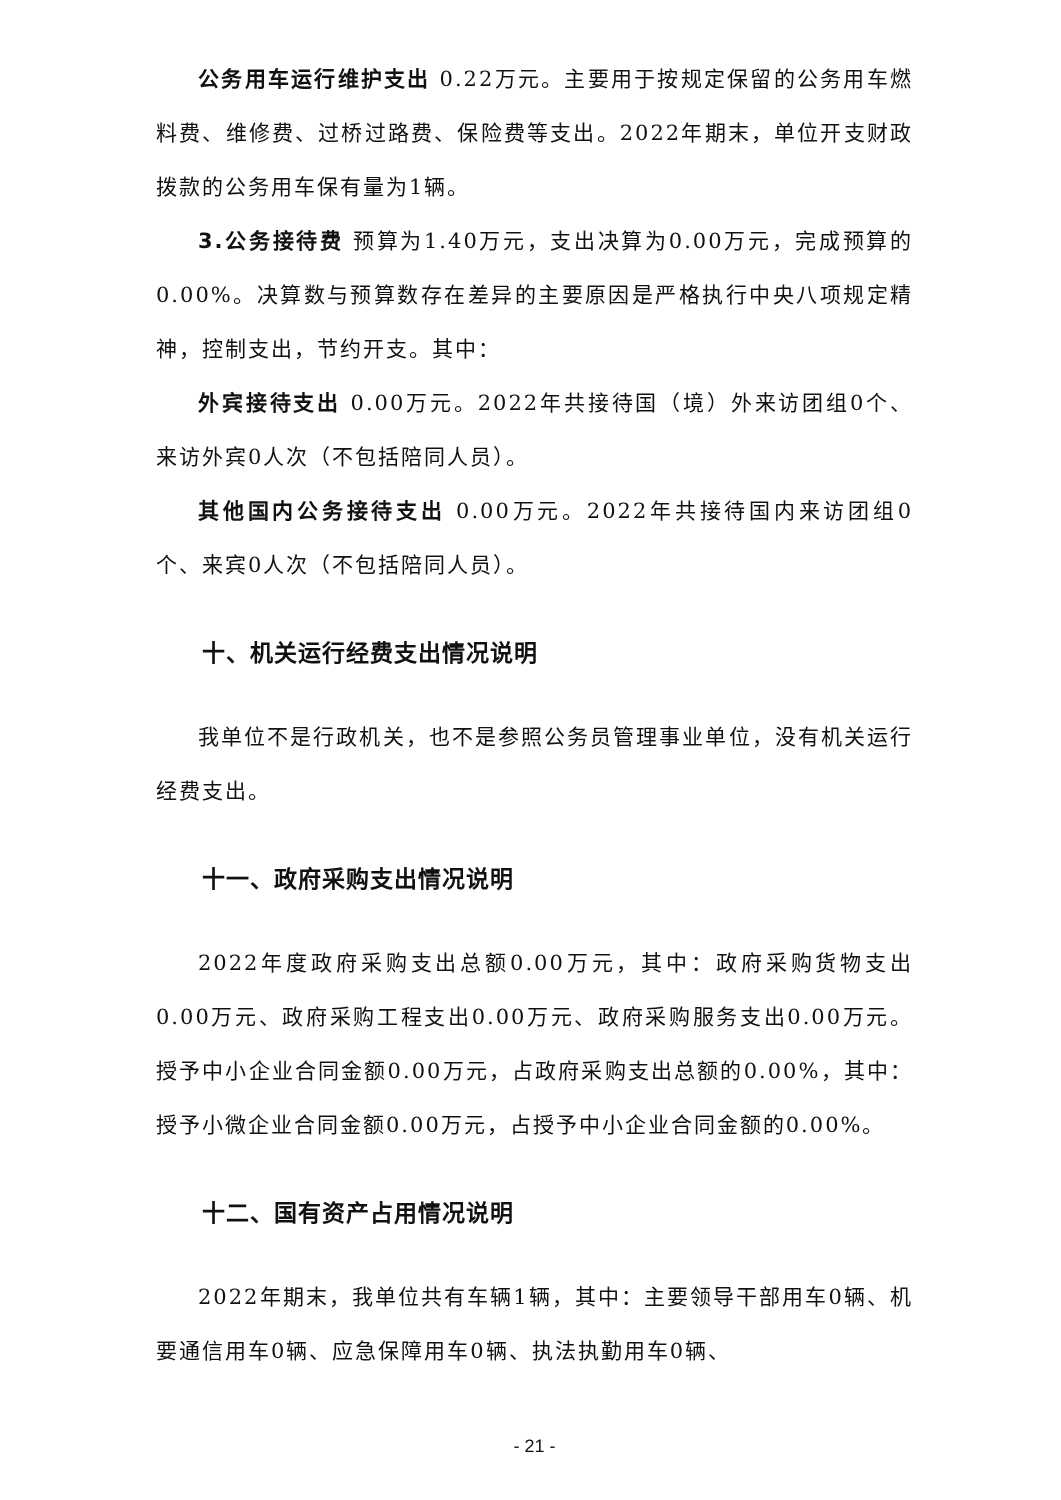公务用车运行维护支出 0.22万元。主要用于按规定保留的公务用车燃料费、维修费、过桥过路费、保险费等支出。2022年期末，单位开支财政拨款的公务用车保有量为1辆。
3.公务接待费 预算为1.40万元，支出决算为0.00万元，完成预算的0.00%。决算数与预算数存在差异的主要原因是严格执行中央八项规定精神，控制支出，节约开支。其中：
外宾接待支出 0.00万元。2022年共接待国（境）外来访团组0个、来访外宾0人次（不包括陪同人员）。
其他国内公务接待支出 0.00万元。2022年共接待国内来访团组0个、来宾0人次（不包括陪同人员）。
十、机关运行经费支出情况说明
我单位不是行政机关，也不是参照公务员管理事业单位，没有机关运行经费支出。
十一、政府采购支出情况说明
2022年度政府采购支出总额0.00万元，其中：政府采购货物支出0.00万元、政府采购工程支出0.00万元、政府采购服务支出0.00万元。授予中小企业合同金额0.00万元，占政府采购支出总额的0.00%，其中：授予小微企业合同金额0.00万元，占授予中小企业合同金额的0.00%。
十二、国有资产占用情况说明
2022年期末，我单位共有车辆1辆，其中：主要领导干部用车0辆、机要通信用车0辆、应急保障用车0辆、执法执勤用车0辆、
- 21 -